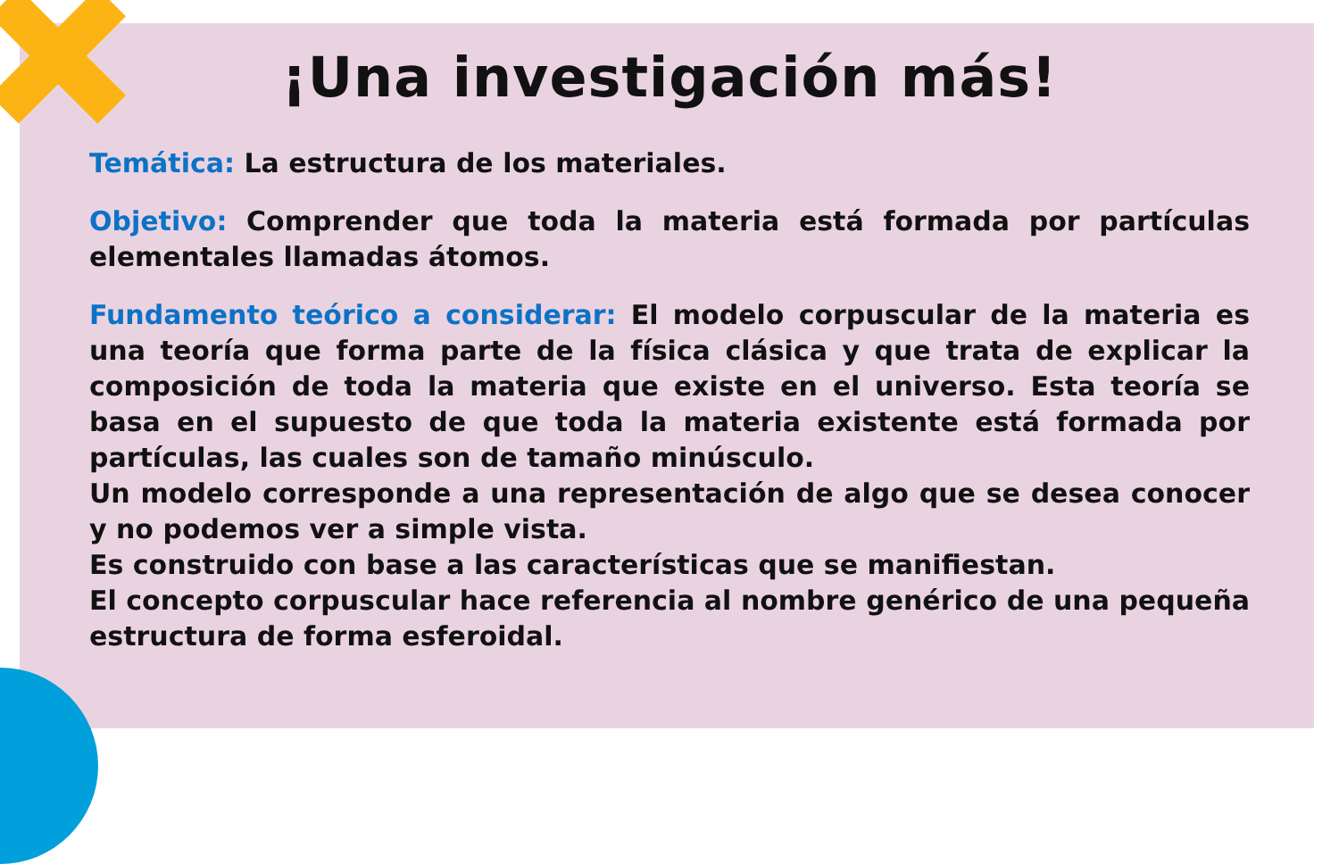¡Una investigación más!
Temática: La estructura de los materiales.
Objetivo: Comprender que toda la materia está formada por partículas elementales llamadas átomos.
Fundamento teórico a considerar: El modelo corpuscular de la materia es una teoría que forma parte de la física clásica y que trata de explicar la composición de toda la materia que existe en el universo. Esta teoría se basa en el supuesto de que toda la materia existente está formada por partículas, las cuales son de tamaño minúsculo.
Un modelo corresponde a una representación de algo que se desea conocer y no podemos ver a simple vista.
Es construido con base a las características que se manifiestan.
El concepto corpuscular hace referencia al nombre genérico de una pequeña estructura de forma esferoidal.